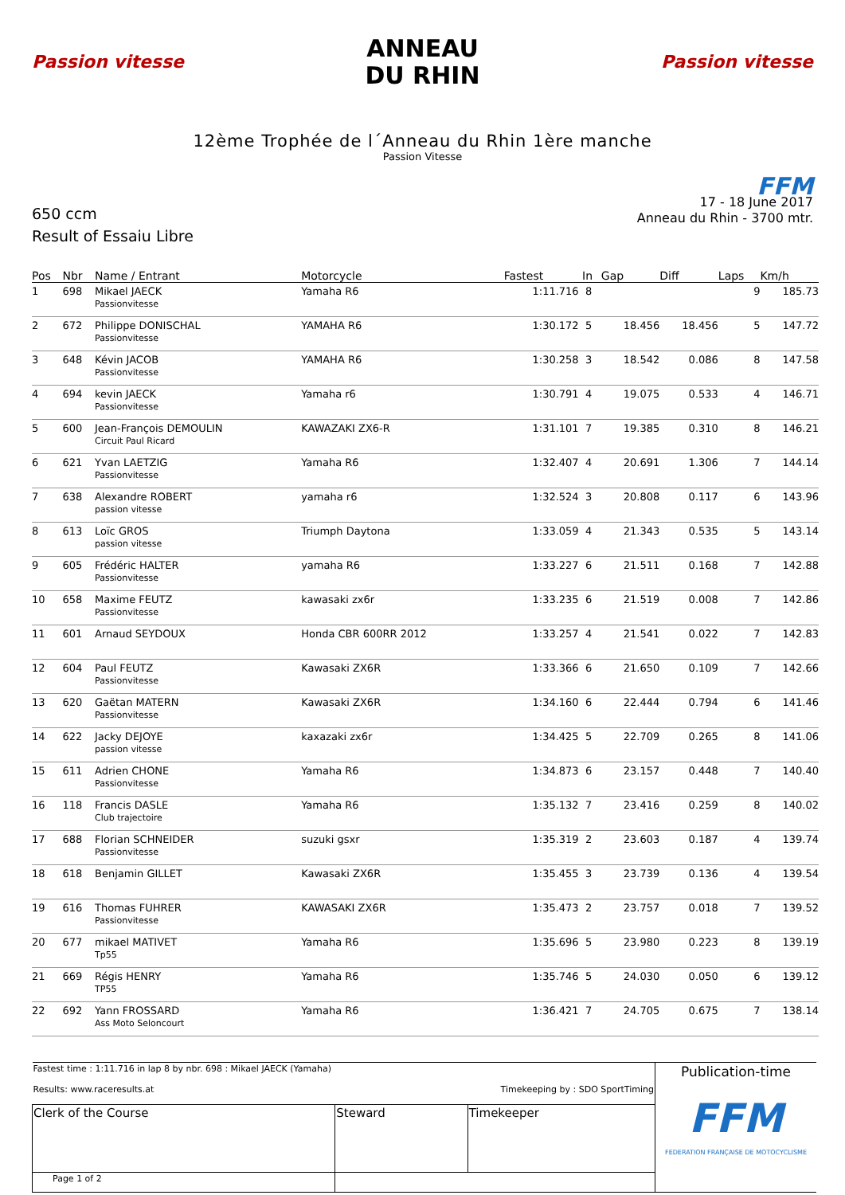Passion vitesse
ANNEAU
DU RHIN
Passion vitesse
12ème Trophée de l´Anneau du Rhin 1ère manche
Passion Vitesse
650 ccm
Result of Essaiu Libre
FFM
17 - 18 June 2017
Anneau du Rhin - 3700 mtr.
| Pos | Nbr | Name / Entrant | Motorcycle | Fastest | In | Gap | Diff | Laps | Km/h |
| --- | --- | --- | --- | --- | --- | --- | --- | --- | --- |
| 1 | 698 | Mikael JAECK Passionvitesse | Yamaha R6 | 1:11.716 | 8 | | | 9 | 185.73 |
| 2 | 672 | Philippe DONISCHAL Passionvitesse | YAMAHA R6 | 1:30.172 | 5 | 18.456 | 18.456 | 5 | 147.72 |
| 3 | 648 | Kévin JACOB Passionvitesse | YAMAHA R6 | 1:30.258 | 3 | 18.542 | 0.086 | 8 | 147.58 |
| 4 | 694 | kevin JAECK Passionvitesse | Yamaha r6 | 1:30.791 | 4 | 19.075 | 0.533 | 4 | 146.71 |
| 5 | 600 | Jean-François DEMOULIN Circuit Paul Ricard | KAWAZAKI ZX6-R | 1:31.101 | 7 | 19.385 | 0.310 | 8 | 146.21 |
| 6 | 621 | Yvan LAETZIG Passionvitesse | Yamaha R6 | 1:32.407 | 4 | 20.691 | 1.306 | 7 | 144.14 |
| 7 | 638 | Alexandre ROBERT passion vitesse | yamaha r6 | 1:32.524 | 3 | 20.808 | 0.117 | 6 | 143.96 |
| 8 | 613 | Loïc GROS passion vitesse | Triumph Daytona | 1:33.059 | 4 | 21.343 | 0.535 | 5 | 143.14 |
| 9 | 605 | Frédéric HALTER Passionvitesse | yamaha R6 | 1:33.227 | 6 | 21.511 | 0.168 | 7 | 142.88 |
| 10 | 658 | Maxime FEUTZ Passionvitesse | kawasaki zx6r | 1:33.235 | 6 | 21.519 | 0.008 | 7 | 142.86 |
| 11 | 601 | Arnaud SEYDOUX | Honda CBR 600RR 2012 | 1:33.257 | 4 | 21.541 | 0.022 | 7 | 142.83 |
| 12 | 604 | Paul FEUTZ Passionvitesse | Kawasaki ZX6R | 1:33.366 | 6 | 21.650 | 0.109 | 7 | 142.66 |
| 13 | 620 | Gaëtan MATERN Passionvitesse | Kawasaki ZX6R | 1:34.160 | 6 | 22.444 | 0.794 | 6 | 141.46 |
| 14 | 622 | Jacky DEJOYE passion vitesse | kaxazaki zx6r | 1:34.425 | 5 | 22.709 | 0.265 | 8 | 141.06 |
| 15 | 611 | Adrien CHONE Passionvitesse | Yamaha R6 | 1:34.873 | 6 | 23.157 | 0.448 | 7 | 140.40 |
| 16 | 118 | Francis DASLE Club trajectoire | Yamaha R6 | 1:35.132 | 7 | 23.416 | 0.259 | 8 | 140.02 |
| 17 | 688 | Florian SCHNEIDER Passionvitesse | suzuki gsxr | 1:35.319 | 2 | 23.603 | 0.187 | 4 | 139.74 |
| 18 | 618 | Benjamin GILLET | Kawasaki ZX6R | 1:35.455 | 3 | 23.739 | 0.136 | 4 | 139.54 |
| 19 | 616 | Thomas FUHRER Passionvitesse | KAWASAKI ZX6R | 1:35.473 | 2 | 23.757 | 0.018 | 7 | 139.52 |
| 20 | 677 | mikael MATIVET Tp55 | Yamaha R6 | 1:35.696 | 5 | 23.980 | 0.223 | 8 | 139.19 |
| 21 | 669 | Régis HENRY TP55 | Yamaha R6 | 1:35.746 | 5 | 24.030 | 0.050 | 6 | 139.12 |
| 22 | 692 | Yann FROSSARD Ass Moto Seloncourt | Yamaha R6 | 1:36.421 | 7 | 24.705 | 0.675 | 7 | 138.14 |
| Fastest time : 1:11.716 in lap 8 by nbr. 698 : Mikael JAECK (Yamaha) Results: www.raceresults.at Timekeeping by : SDO SportTiming | | | Publication-time FFM FEDERATION FRANÇAISE DE MOTOCYCLISME |
| Clerk of the Course | Steward | Timekeeper | |
| Page 1 of 2 | | | |